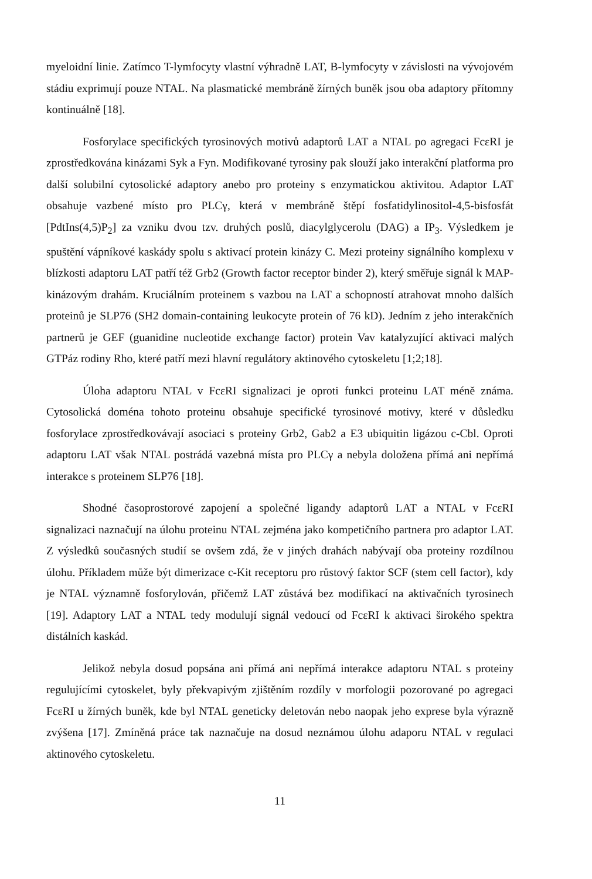myeloidní linie. Zatímco T-lymfocyty vlastní výhradně LAT, B-lymfocyty v závislosti na vývojovém stádiu exprimují pouze NTAL. Na plasmatické membráně žírných buněk jsou oba adaptory přítomny kontinuálně [18].
Fosforylace specifických tyrosinových motivů adaptorů LAT a NTAL po agregaci FcεRI je zprostředkována kinázami Syk a Fyn. Modifikované tyrosiny pak slouží jako interakční platforma pro další solubilní cytosolické adaptory anebo pro proteiny s enzymatickou aktivitou. Adaptor LAT obsahuje vazbené místo pro PLCγ, která v membráně štěpí fosfatidylinositol-4,5-bisfosfát [PdtIns(4,5)P<sub>2</sub>] za vzniku dvou tzv. druhých poslů, diacylglycerolu (DAG) a IP<sub>3</sub>. Výsledkem je spuštění vápníkové kaskády spolu s aktivací protein kinázy C. Mezi proteiny signálního komplexu v blízkosti adaptoru LAT patří též Grb2 (Growth factor receptor binder 2), který směřuje signál k MAP-kinázovým drahám. Kruciálním proteinem s vazbou na LAT a schopností atrahovat mnoho dalších proteinů je SLP76 (SH2 domain-containing leukocyte protein of 76 kD). Jedním z jeho interakčních partnerů je GEF (guanidine nucleotide exchange factor) protein Vav katalyzující aktivaci malých GTPáz rodiny Rho, které patří mezi hlavní regulátory aktinového cytoskeletu [1;2;18].
Úloha adaptoru NTAL v FcεRI signalizaci je oproti funkci proteinu LAT méně známa. Cytosolická doména tohoto proteinu obsahuje specifické tyrosinové motivy, které v důsledku fosforylace zprostředkovávají asociaci s proteiny Grb2, Gab2 a E3 ubiquitin ligázou c-Cbl. Oproti adaptoru LAT však NTAL postrádá vazebná místa pro PLCγ a nebyla doložena přímá ani nepřímá interakce s proteinem SLP76 [18].
Shodné časoprostorové zapojení a společné ligandy adaptorů LAT a NTAL v FcεRI signalizaci naznačují na úlohu proteinu NTAL zejména jako kompetičního partnera pro adaptor LAT. Z výsledků současných studií se ovšem zdá, že v jiných drahách nabývají oba proteiny rozdílnou úlohu. Příkladem může být dimerizace c-Kit receptoru pro růstový faktor SCF (stem cell factor), kdy je NTAL významně fosforylován, přičemž LAT zůstává bez modifikací na aktivačních tyrosinech [19]. Adaptory LAT a NTAL tedy modulují signál vedoucí od FcεRI k aktivaci širokého spektra distálních kaskád.
Jelikož nebyla dosud popsána ani přímá ani nepřímá interakce adaptoru NTAL s proteiny regulujícími cytoskelet, byly překvapivým zjištěním rozdíly v morfologii pozorované po agregaci FcεRI u žírných buněk, kde byl NTAL geneticky deletován nebo naopak jeho exprese byla výrazně zvýšena [17]. Zmíněná práce tak naznačuje na dosud neznámou úlohu adaporu NTAL v regulaci aktinového cytoskeletu.
11